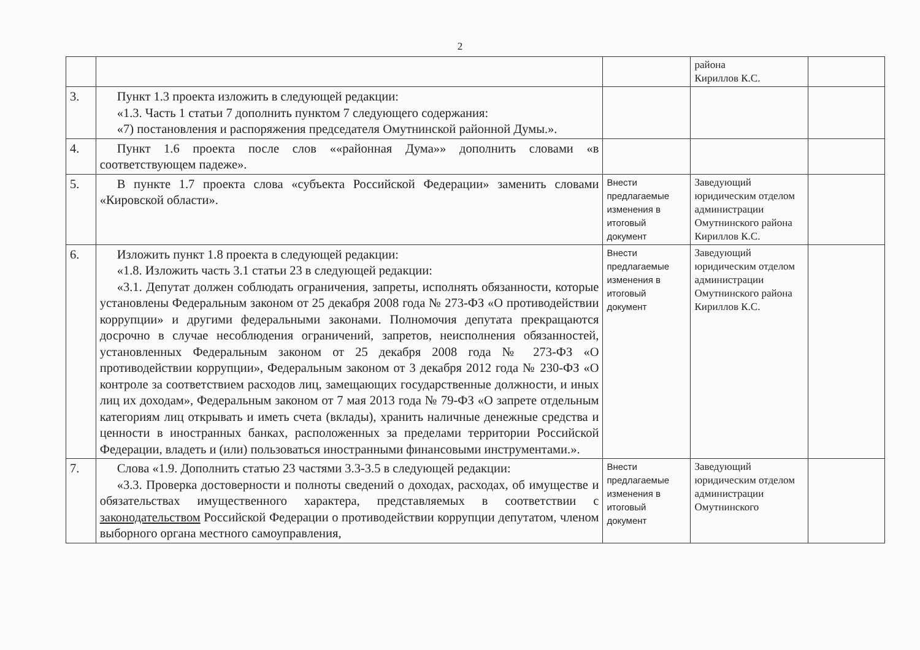2
| | | | района Кириллов К.С. | |
| 3. | Пункт 1.3 проекта изложить в следующей редакции: «1.3. Часть 1 статьи 7 дополнить пунктом 7 следующего содержания: «7) постановления и распоряжения председателя Омутнинской районной Думы.». | | | |
| 4. | Пункт 1.6 проекта после слов ««районная Дума»» дополнить словами «в соответствующем падеже». | | | |
| 5. | В пункте 1.7 проекта слова «субъекта Российской Федерации» заменить словами «Кировской области». | Внести предлагаемые изменения в итоговый документ | Заведующий юридическим отделом администрации Омутнинского района Кириллов К.С. | |
| 6. | Изложить пункт 1.8 проекта в следующей редакции: «1.8. Изложить часть 3.1 статьи 23 в следующей редакции: «3.1. Депутат должен соблюдать ограничения, запреты, исполнять обязанности, которые установлены Федеральным законом от 25 декабря 2008 года № 273-ФЗ «О противодействии коррупции» и другими федеральными законами. Полномочия депутата прекращаются досрочно в случае несоблюдения ограничений, запретов, неисполнения обязанностей, установленных Федеральным законом от 25 декабря 2008 года № 273-ФЗ «О противодействии коррупции», Федеральным законом от 3 декабря 2012 года № 230-ФЗ «О контроле за соответствием расходов лиц, замещающих государственные должности, и иных лиц их доходам», Федеральным законом от 7 мая 2013 года № 79-ФЗ «О запрете отдельным категориям лиц открывать и иметь счета (вклады), хранить наличные денежные средства и ценности в иностранных банках, расположенных за пределами территории Российской Федерации, владеть и (или) пользоваться иностранными финансовыми инструментами.». | Внести предлагаемые изменения в итоговый документ | Заведующий юридическим отделом администрации Омутнинского района Кириллов К.С. | |
| 7. | Слова «1.9. Дополнить статью 23 частями 3.3-3.5 в следующей редакции: «3.3. Проверка достоверности и полноты сведений о доходах, расходах, об имуществе и обязательствах имущественного характера, представляемых в соответствии с законодательством Российской Федерации о противодействии коррупции депутатом, членом выборного органа местного самоуправления, | Внести предлагаемые изменения в итоговый документ | Заведующий юридическим отделом администрации Омутнинского | |